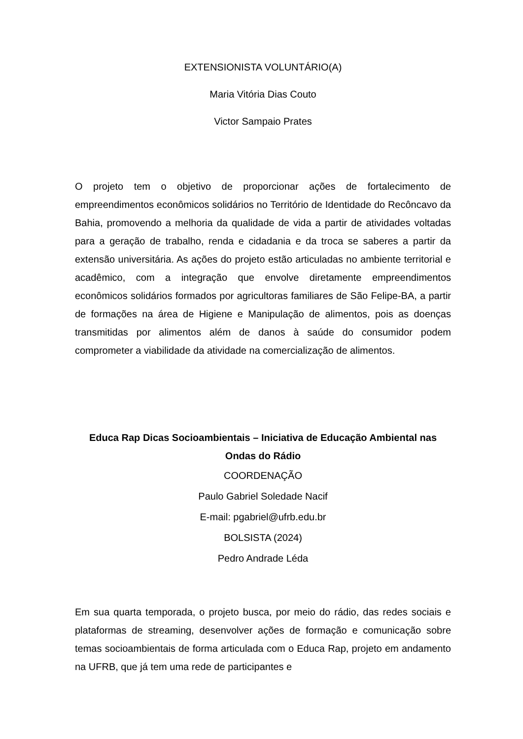EXTENSIONISTA VOLUNTÁRIO(A)
Maria Vitória Dias Couto
Victor Sampaio Prates
O projeto tem o objetivo de proporcionar ações de fortalecimento de empreendimentos econômicos solidários no Território de Identidade do Recôncavo da Bahia, promovendo a melhoria da qualidade de vida a partir de atividades voltadas para a geração de trabalho, renda e cidadania e da troca se saberes a partir da extensão universitária. As ações do projeto estão articuladas no ambiente territorial e acadêmico, com a integração que envolve diretamente empreendimentos econômicos solidários formados por agricultoras familiares de São Felipe-BA, a partir de formações na área de Higiene e Manipulação de alimentos, pois as doenças transmitidas por alimentos além de danos à saúde do consumidor podem comprometer a viabilidade da atividade na comercialização de alimentos.
Educa Rap Dicas Socioambientais – Iniciativa de Educação Ambiental nas Ondas do Rádio
COORDENAÇÃO
Paulo Gabriel Soledade Nacif
E-mail: pgabriel@ufrb.edu.br
BOLSISTA (2024)
Pedro Andrade Léda
Em sua quarta temporada, o projeto busca, por meio do rádio, das redes sociais e plataformas de streaming, desenvolver ações de formação e comunicação sobre temas socioambientais de forma articulada com o Educa Rap, projeto em andamento na UFRB, que já tem uma rede de participantes e